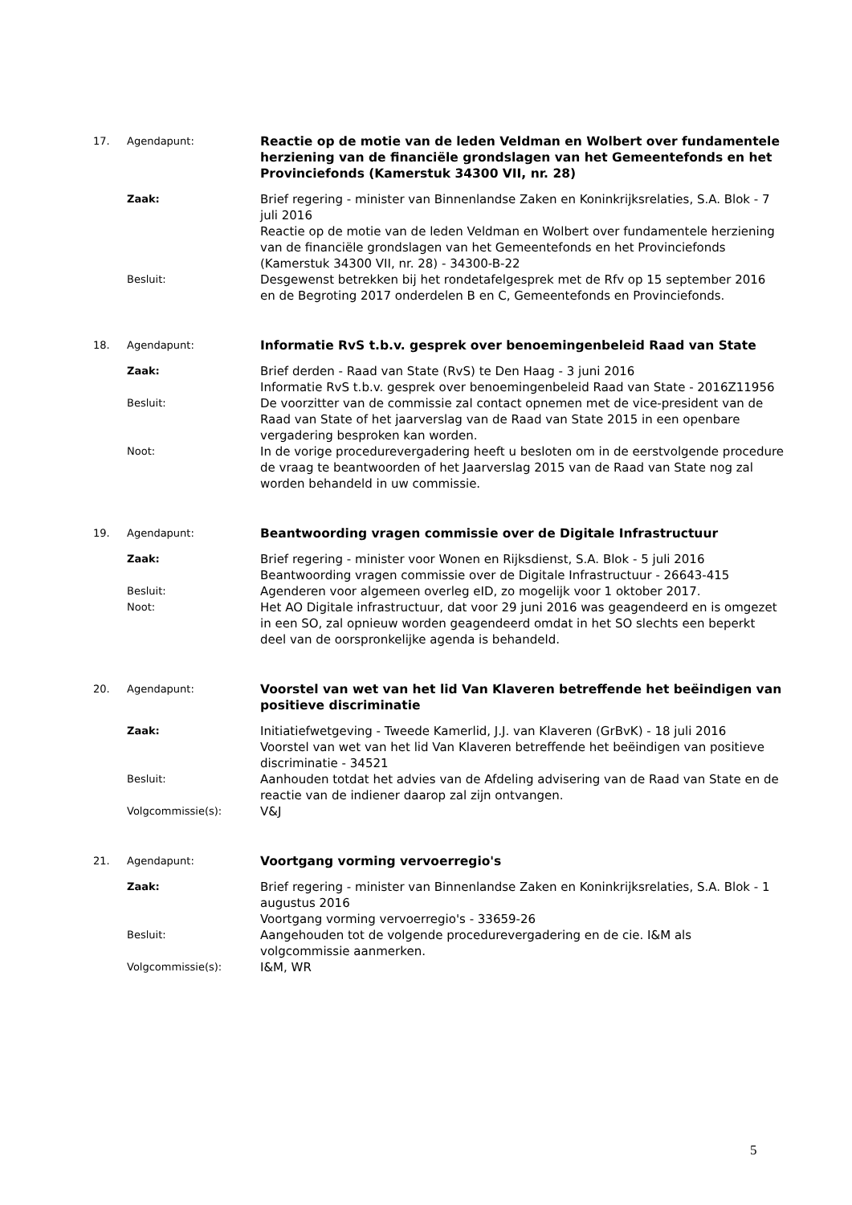| 17. | Agendapunt: | Reactie op de motie van de leden Veldman en Wolbert over fundamentele herziening van de financiële grondslagen van het Gemeentefonds en het Provinciefonds (Kamerstuk 34300 VII, nr. 28) |
| | Zaak: | Brief regering - minister van Binnenlandse Zaken en Koninkrijksrelaties, S.A. Blok - 7 juli 2016 Reactie op de motie van de leden Veldman en Wolbert over fundamentele herziening van de financiële grondslagen van het Gemeentefonds en het Provinciefonds (Kamerstuk 34300 VII, nr. 28) - 34300-B-22 |
| | Besluit: | Desgewenst betrekken bij het rondetafelgesprek met de Rfv op 15 september 2016 en de Begroting 2017 onderdelen B en C, Gemeentefonds en Provinciefonds. |
| 18. | Agendapunt: | Informatie RvS t.b.v. gesprek over benoemingenbeleid Raad van State |
| | Zaak: | Brief derden - Raad van State (RvS) te Den Haag - 3 juni 2016 Informatie RvS t.b.v. gesprek over benoemingenbeleid Raad van State - 2016Z11956 |
| | Besluit: | De voorzitter van de commissie zal contact opnemen met de vice-president van de Raad van State of het jaarverslag van de Raad van State 2015 in een openbare vergadering besproken kan worden. |
| | Noot: | In de vorige procedurevergadering heeft u besloten om in de eerstvolgende procedure de vraag te beantwoorden of het Jaarverslag 2015 van de Raad van State nog zal worden behandeld in uw commissie. |
| 19. | Agendapunt: | Beantwoording vragen commissie over de Digitale Infrastructuur |
| | Zaak: | Brief regering - minister voor Wonen en Rijksdienst, S.A. Blok - 5 juli 2016 Beantwoording vragen commissie over de Digitale Infrastructuur - 26643-415 |
| | Besluit: | Agenderen voor algemeen overleg eID, zo mogelijk voor 1 oktober 2017. |
| | Noot: | Het AO Digitale infrastructuur, dat voor 29 juni 2016 was geagendeerd en is omgezet in een SO, zal opnieuw worden geagendeerd omdat in het SO slechts een beperkt deel van de oorspronkelijke agenda is behandeld. |
| 20. | Agendapunt: | Voorstel van wet van het lid Van Klaveren betreffende het beëindigen van positieve discriminatie |
| | Zaak: | Initiatiefwetgeving - Tweede Kamerlid, J.J. van Klaveren (GrBvK) - 18 juli 2016 Voorstel van wet van het lid Van Klaveren betreffende het beëindigen van positieve discriminatie - 34521 |
| | Besluit: | Aanhouden totdat het advies van de Afdeling advisering van de Raad van State en de reactie van de indiener daarop zal zijn ontvangen. |
| | Volgcommissie(s): | V&J |
| 21. | Agendapunt: | Voortgang vorming vervoerregio's |
| | Zaak: | Brief regering - minister van Binnenlandse Zaken en Koninkrijksrelaties, S.A. Blok - 1 augustus 2016 Voortgang vorming vervoerregio's - 33659-26 |
| | Besluit: | Aangehouden tot de volgende procedurevergadering en de cie. I&M als volgcommissie aanmerken. |
| | Volgcommissie(s): | I&M, WR |
5